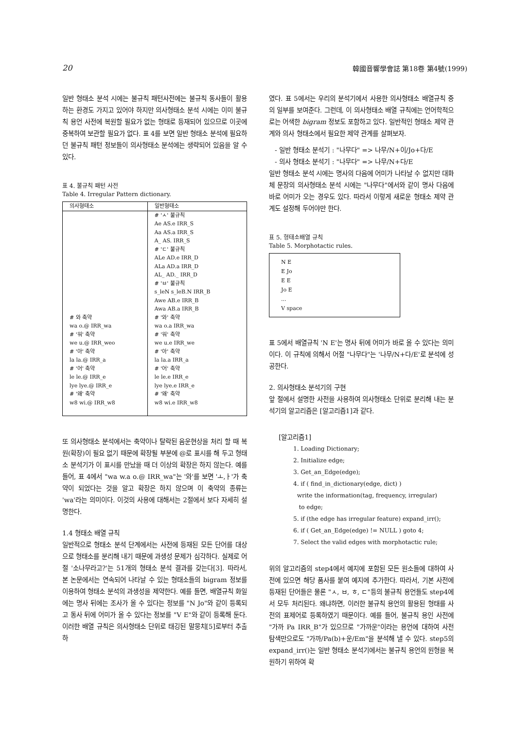20 韓國音響學會誌 第18卷 第4號(1999)
일반 형태소 분석 시에는 불규칙 패턴사전에는 불규칙 동사들이 활용하는 환경도 가지고 있어야 하지만 의사형태소 분석 시에는 이미 불규칙 용언 사전에 복원할 필요가 없는 형태로 등재되어 있으므로 이곳에 중복하여 보관할 필요가 없다. 표 4를 보면 일반 형태소 분석에 필요하던 불규칙 패턴 정보들이 의사형태소 분석에는 생략되어 있음을 알 수 있다.
표 4. 불규칙 패턴 사전
Table 4. Irregular Pattern dictionary.
| 의사형태소 | 일반형태소 |
| --- | --- |
| # 와 축약 wa o.@ IRR_wa # '워' 축약 we u.@ IRR_weo # '아' 축약 la la.@ IRR_a # '어' 축약 le le.@ IRR_e lye lye.@ IRR_e # '왜' 축약 w8 wi.@ IRR_w8 | # 'ㅅ' 불규칙 Ae AS.e IRR_S Aa AS.a IRR_S A_ AS. IRR_S # 'ㄷ' 불규칙 ALe AD.e IRR_D ALa AD.a IRR_D AL_ AD._ IRR_D # 'ㅂ' 불규칙 s_leN s_leB.N IRR_B Awe AB.e IRR_B Awa AB.a IRR_B # '와' 축약 wa o.a IRR_wa # '워' 축약 we u.e IRR_we # '아' 축약 la la.a IRR_a # '어' 축약 le le.e IRR_e lye lye.e IRR_e # '왜' 축약 w8 wi.e IRR_w8 |
또 의사형태소 분석에서는 축약이나 탈락된 음운현상을 처리 할 때 복원(확장)이 필요 없기 때문에 확장될 부분에 @로 표시를 해 두고 형태소 분석기가 이 표시를 만났을 때 더 이상의 확장은 하지 않는다. 예를 들어, 표 4에서 "wa w.a o.@ IRR_wa"는 '와'를 보면 'ㅗ,ㅏ'가 축약이 되었다는 것을 알고 확장은 하지 않으며 이 축약의 종류는 'wa'라는 의미이다. 이것의 사용에 대해서는 2절에서 보다 자세히 설명한다.
1.4 형태소 배열 규칙
일반적으로 형태소 분석 단계에서는 사전에 등재된 모든 단어를 대상으로 형태소를 분리해 내기 때문에 과생성 문제가 심각하다. 실제로 어절 '소나무라고?'는 51개의 형태소 분석 결과를 갖는다[3]. 따라서, 본 논문에서는 연속되어 나타날 수 있는 형태소들의 bigram 정보를 이용하여 형태소 분석의 과생성을 제약한다. 예를 들면, 배열규칙 화일에는 명사 뒤에는 조사가 올 수 있다는 정보를 "N Jo"와 같이 등록되고 동사 뒤에 어미가 올 수 있다는 정보를 "V E"와 같이 등록해 둔다. 이러한 배열 규칙은 의사형태소 단위로 태깅된 말뭉치[5]로부터 추출하
였다. 표 5에서는 우리의 분석기에서 사용한 의사형태소 배열규칙 중의 일부를 보여준다. 그런데, 이 의사형태소 배열 규칙에는 언어학적으로는 어색한 bigram 정보도 포함하고 있다. 일반적인 형태소 제약 관계와 의사 형태소에서 필요한 제약 관계를 살펴보자.
- 일반 형태소 분석기 : "나무다" => 나무/N+이/Jo+다/E
- 의사 형태소 분석기 : "나무다" => 나무/N+다/E
일반 형태소 분석 시에는 명사의 다음에 어미가 나타날 수 없지만 대화체 문장의 의사형태소 분석 시에는 "나무다"에서와 같이 명사 다음에 바로 어미가 오는 경우도 있다. 따라서 이렇게 새로운 형태소 제약 관계도 설정해 두어야만 한다.
표 5. 형태소배열 규칙
Table 5. Morphotactic rules.
N E
E Jo
E E
Jo E
...
V space
표 5에서 배열규칙 'N E'는 명사 뒤에 어미가 바로 올 수 있다는 의미이다. 이 규칙에 의해서 어절 "나무다"는 '나무/N+다/E'로 분석에 성공한다.
2. 의사형태소 분석기의 구현
앞 절에서 설명한 사전을 사용하여 의사형태소 단위로 분리해 내는 분석기의 알고리즘은 [알고리즘1]과 같다.
[알고리즘1]
1. Loading Dictionary;
2. Initialize edge;
3. Get_an_Edge(edge);
4. if ( find_in_dictionary(edge, dict) )
write the information(tag, frequency, irregular)
to edge;
5. if (the edge has irregular feature) expand_irr();
6. if ( Get_an_Edge(edge) != NULL ) goto 4;
7. Select the valid edges with morphotactic rule;
위의 알고리즘의 step4에서 예지에 포함된 모든 원소들에 대하여 사전에 있으면 해당 품사를 붙여 예지에 추가한다. 따라서, 기본 사전에 등재된 단어들은 물론 "ㅅ, ㅂ, ㅎ, ㄷ"등의 불규칙 용언들도 step4에서 모두 처리된다. 왜냐하면, 이러한 불규칙 용언의 활용된 형태를 사전의 표제어로 등록하였기 때문이다. 예를 들어, 불규칙 용인 사전에 "가까 Pa IRR_B"가 있으므로 "가까운"이라는 용언에 대하여 사전 탐색만으로도 "가까/Pa(b)+운/Em"을 분석해 낼 수 있다. step5의 expand_irr()는 일반 형태소 분석기에서는 불규칙 용언의 원형을 복원하기 위하여 확